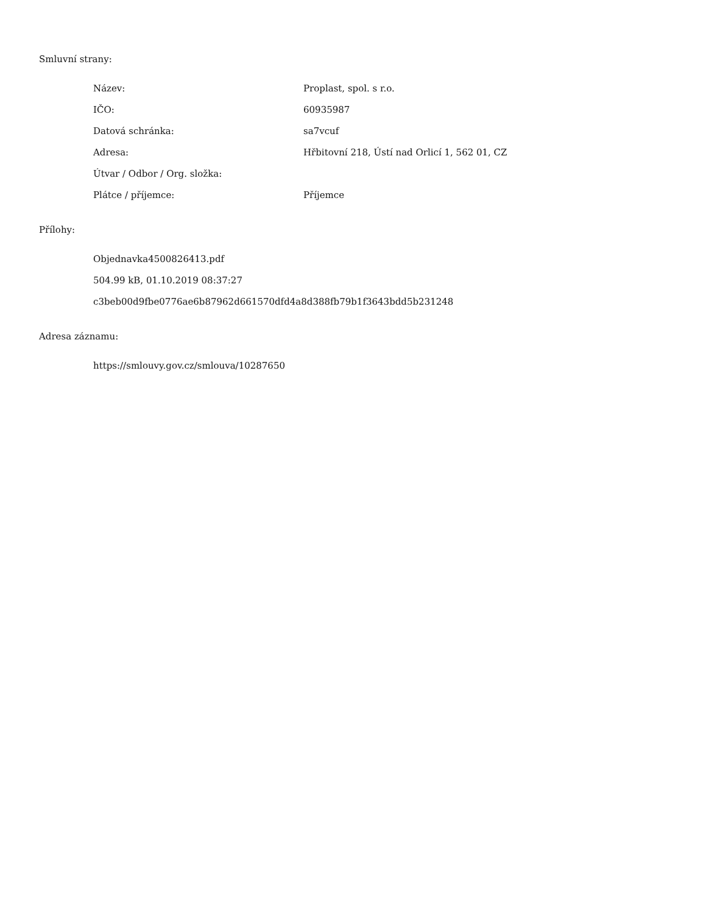Smluvní strany:
Název: Proplast, spol. s r.o.
IČO: 60935987
Datová schránka: sa7vcuf
Adresa: Hřbitovní 218, Ústí nad Orlicí 1, 562 01, CZ
Útvar / Odbor / Org. složka:
Plátce / příjemce: Příjemce
Přílohy:
Objednavka4500826413.pdf
504.99 kB, 01.10.2019 08:37:27
c3beb00d9fbe0776ae6b87962d661570dfd4a8d388fb79b1f3643bdd5b231248
Adresa záznamu:
https://smlouvy.gov.cz/smlouva/10287650